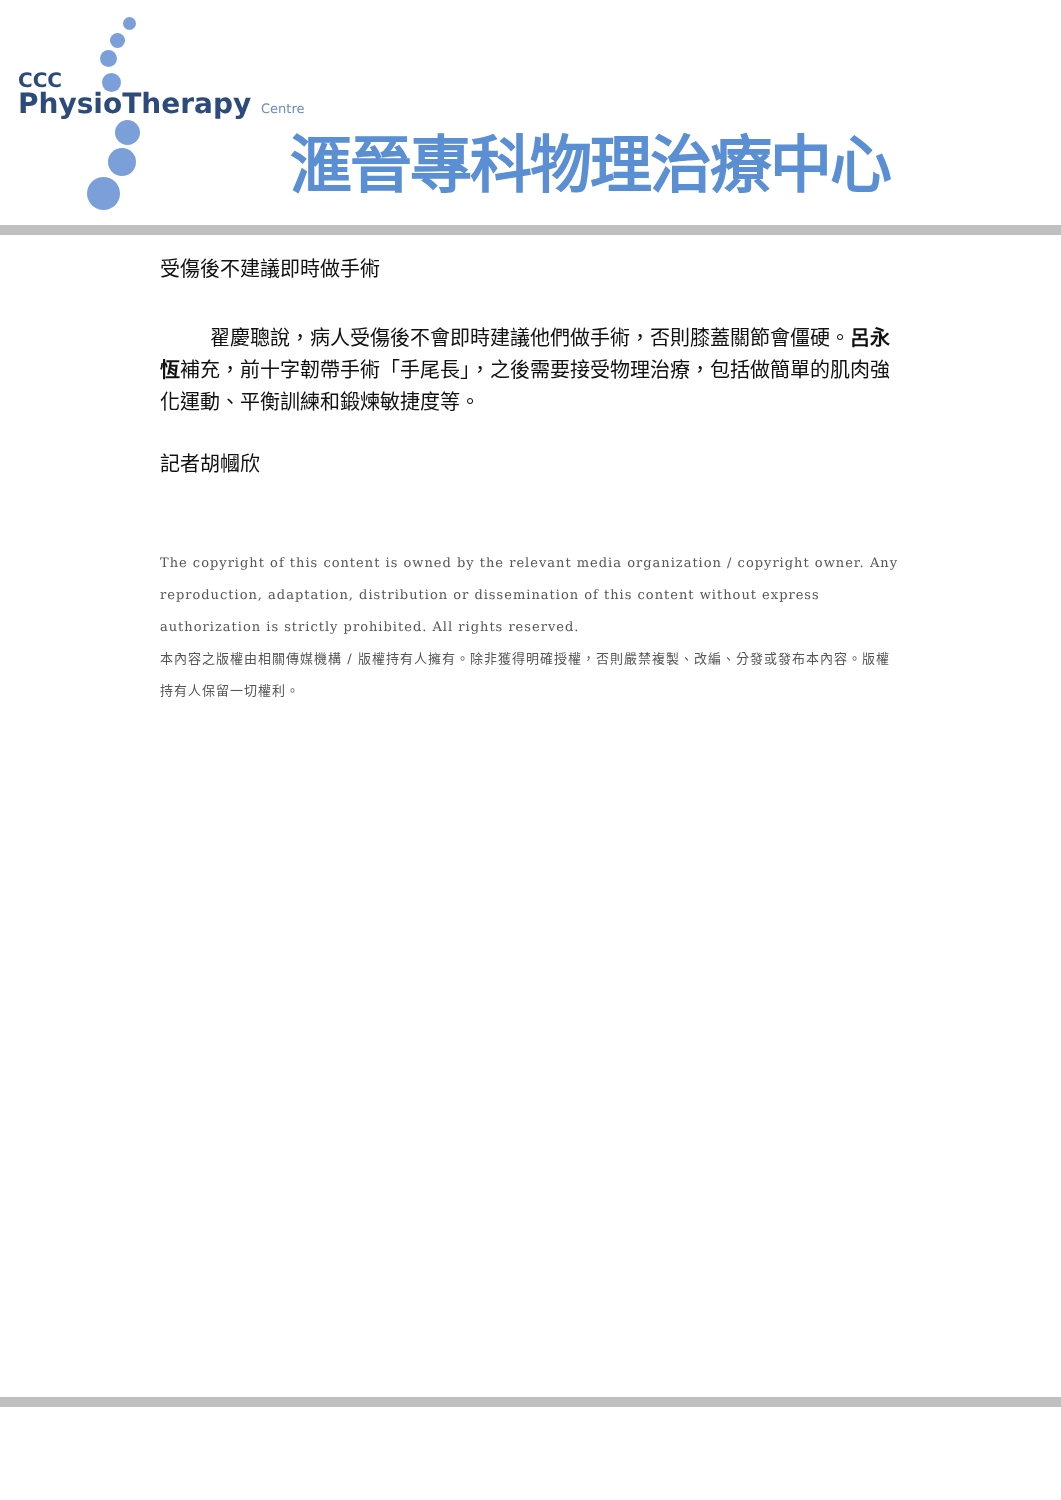CCC
PhysioTherapy Centre
滙晉專科物理治療中心
受傷後不建議即時做手術
翟慶聰說，病人受傷後不會即時建議他們做手術，否則膝蓋關節會僵硬。呂永恆補充，前十字韌帶手術「手尾長」，之後需要接受物理治療，包括做簡單的肌肉強化運動、平衡訓練和鍛煉敏捷度等。
記者胡幗欣
The copyright of this content is owned by the relevant media organization / copyright owner. Any reproduction, adaptation, distribution or dissemination of this content without express authorization is strictly prohibited. All rights reserved.
本內容之版權由相關傳媒機構 / 版權持有人擁有。除非獲得明確授權，否則嚴禁複製、改編、分發或發布本內容。版權持有人保留一切權利。